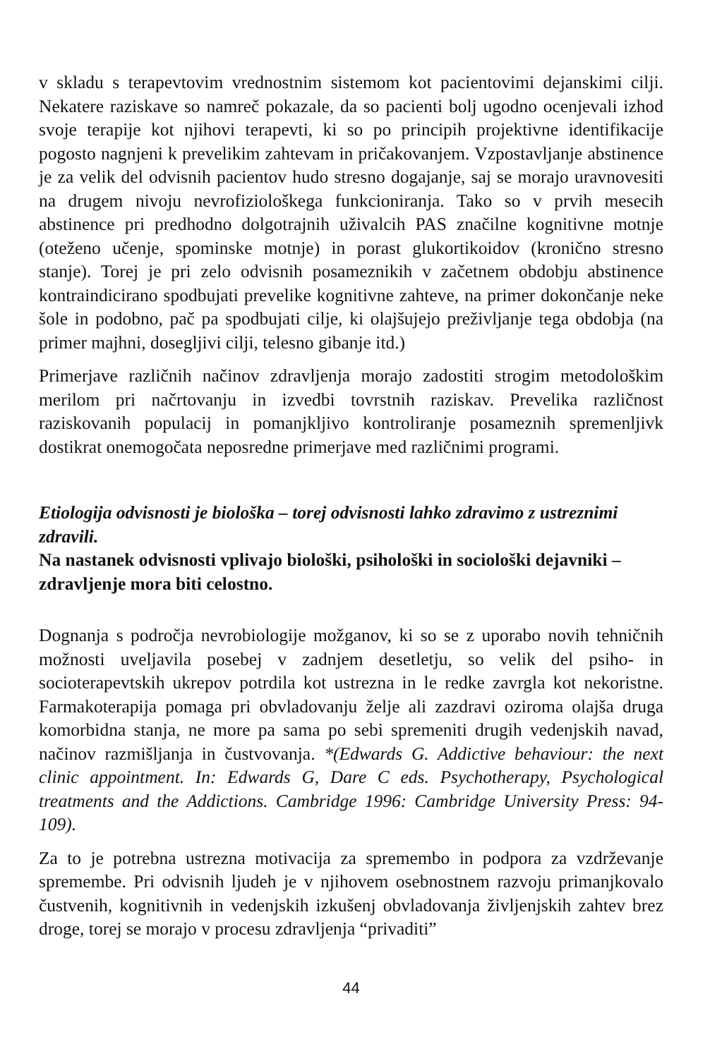v skladu s terapevtovim vrednostnim sistemom kot pacientovimi dejanskimi cilji. Nekatere raziskave so namreč pokazale, da so pacienti bolj ugodno ocenjevali izhod svoje terapije kot njihovi terapevti, ki so po principih projektivne identifikacije pogosto nagnjeni k prevelikim zahtevam in pričakovanjem. Vzpostavljanje abstinence je za velik del odvisnih pacientov hudo stresno dogajanje, saj se morajo uravnovesiti na drugem nivoju nevrofiziološkega funkcioniranja. Tako so v prvih mesecih abstinence pri predhodno dolgotrajnih uživalcih PAS značilne kognitivne motnje (oteženo učenje, spominske motnje) in porast glukortikoidov (kronično stresno stanje). Torej je pri zelo odvisnih posameznikih v začetnem obdobju abstinence kontraindicirano spodbujati prevelike kognitivne zahteve, na primer dokončanje neke šole in podobno, pač pa spodbujati cilje, ki olajšujejo preživljanje tega obdobja (na primer majhni, dosegljivi cilji, telesno gibanje itd.)
Primerjave različnih načinov zdravljenja morajo zadostiti strogim metodološkim merilom pri načrtovanju in izvedbi tovrstnih raziskav. Prevelika različnost raziskovanih populacij in pomanjkljivo kontroliranje posameznih spremenljivk dostikrat onemogočata neposredne primerjave med različnimi programi.
Etiologija odvisnosti je biološka – torej odvisnosti lahko zdravimo z ustreznimi zdravili.
Na nastanek odvisnosti vplivajo biološki, psihološki in sociološki dejavniki – zdravljenje mora biti celostno.
Dognanja s področja nevrobiologije možganov, ki so se z uporabo novih tehničnih možnosti uveljavila posebej v zadnjem desetletju, so velik del psiho- in socioterapevtskih ukrepov potrdila kot ustrezna in le redke zavrgla kot nekoristne. Farmakoterapija pomaga pri obvladovanju želje ali zazdravi oziroma olajša druga komorbidna stanja, ne more pa sama po sebi spremeniti drugih vedenjskih navad, načinov razmišljanja in čustvovanja. *(Edwards G. Addictive behaviour: the next clinic appointment. In: Edwards G, Dare C eds. Psychotherapy, Psychological treatments and the Addictions. Cambridge 1996: Cambridge University Press: 94-109).
Za to je potrebna ustrezna motivacija za spremembo in podpora za vzdrževanje spremembe. Pri odvisnih ljudeh je v njihovem osebnostnem razvoju primanjkovalo čustvenih, kognitivnih in vedenjskih izkušenj obvladovanja življenjskih zahtev brez droge, torej se morajo v procesu zdravljenja “privaditi”
44